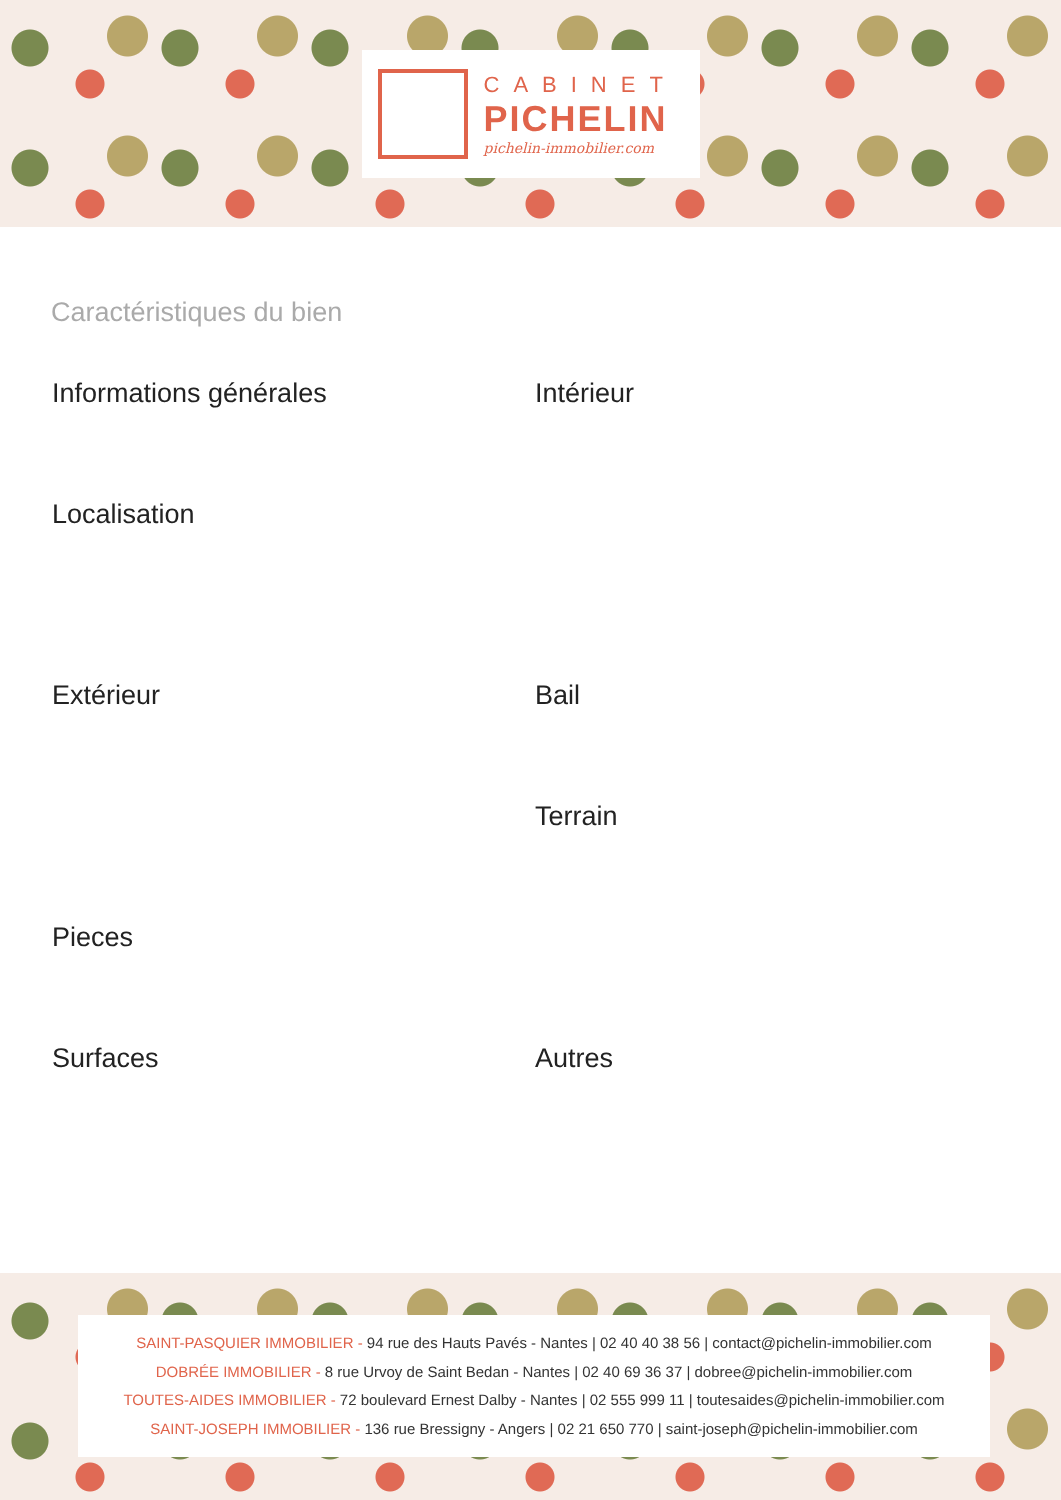CABINET
PICHELIN
pichelin-immobilier.com
Caractéristiques du bien
Informations générales
Intérieur
Localisation
Extérieur
Bail
Terrain
Pieces
Surfaces
Autres
SAINT-PASQUIER IMMOBILIER - 94 rue des Hauts Pavés - Nantes | 02 40 40 38 56 | contact@pichelin-immobilier.com
DOBRÉE IMMOBILIER - 8 rue Urvoy de Saint Bedan - Nantes | 02 40 69 36 37 | dobree@pichelin-immobilier.com
TOUTES-AIDES IMMOBILIER - 72 boulevard Ernest Dalby - Nantes | 02 555 999 11 | toutesaides@pichelin-immobilier.com
SAINT-JOSEPH IMMOBILIER - 136 rue Bressigny - Angers | 02 21 650 770 | saint-joseph@pichelin-immobilier.com